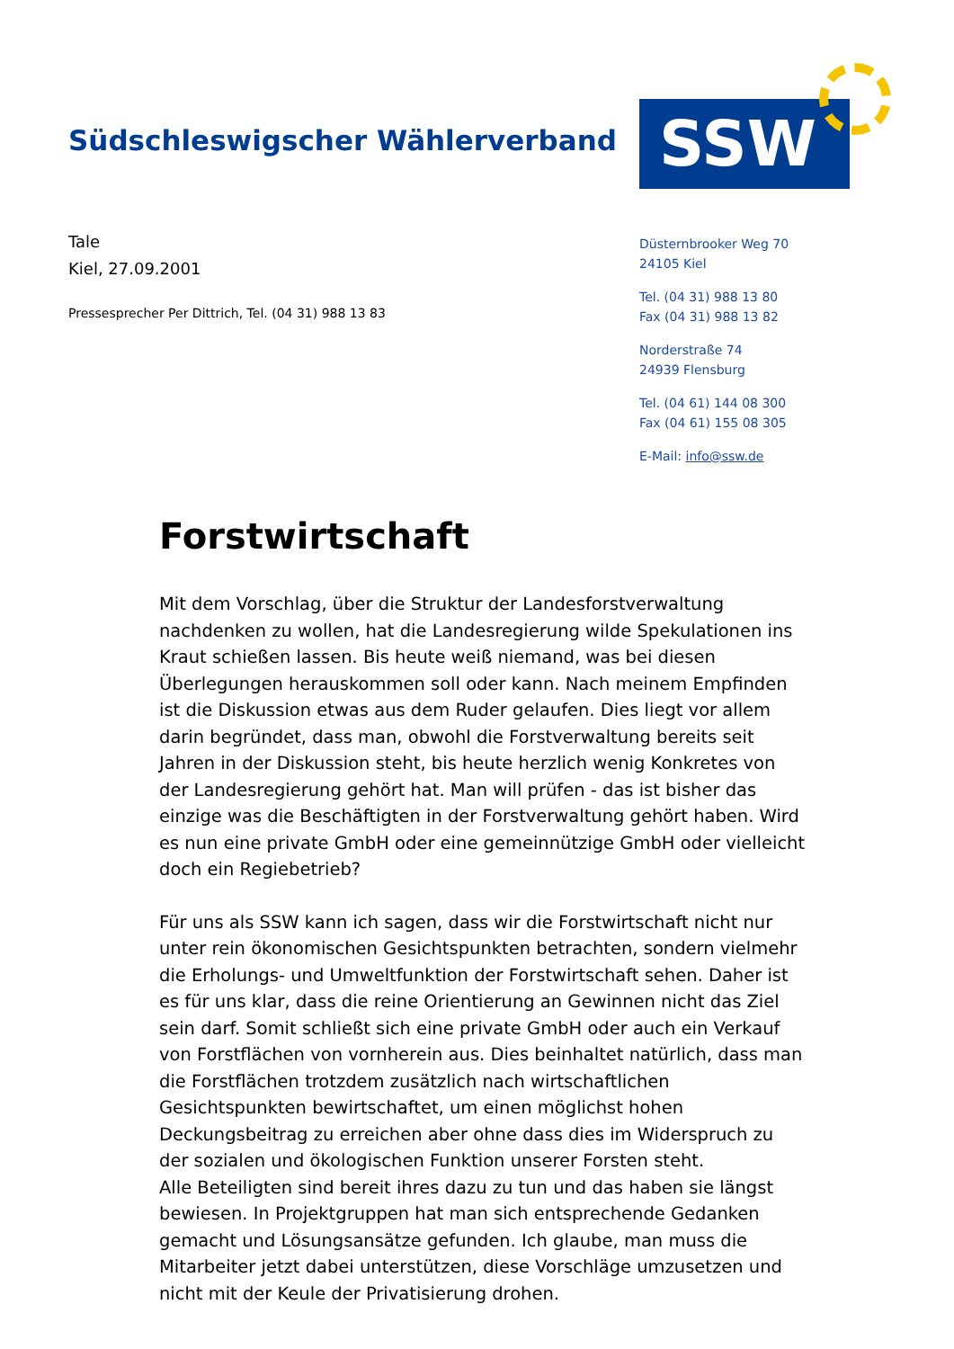Südschleswigscher Wählerverband
Tale
Kiel, 27.09.2001
Pressesprecher Per Dittrich, Tel. (04 31) 988 13 83
SSW
Düsternbrooker Weg 70
24105 Kiel
Tel. (04 31) 988 13 80
Fax (04 31) 988 13 82
Norderstraße 74
24939 Flensburg
Tel. (04 61) 144 08 300
Fax (04 61) 155 08 305
E-Mail: info@ssw.de
Forstwirtschaft
Mit dem Vorschlag, über die Struktur der Landesforstverwaltung nachdenken zu wollen, hat die Landesregierung wilde Spekulationen ins Kraut schießen lassen. Bis heute weiß niemand, was bei diesen Überlegungen herauskommen soll oder kann. Nach meinem Empfinden ist die Diskussion etwas aus dem Ruder gelaufen. Dies liegt vor allem darin begründet, dass man, obwohl die Forstverwaltung bereits seit Jahren in der Diskussion steht, bis heute herzlich wenig Konkretes von der Landesregierung gehört hat. Man will prüfen - das ist bisher das einzige was die Beschäftigten in der Forstverwaltung gehört haben. Wird es nun eine private GmbH oder eine gemeinnützige GmbH oder vielleicht doch ein Regiebetrieb?
Für uns als SSW kann ich sagen, dass wir die Forstwirtschaft nicht nur unter rein ökonomischen Gesichtspunkten betrachten, sondern vielmehr die Erholungs- und Umweltfunktion der Forstwirtschaft sehen. Daher ist es für uns klar, dass die reine Orientierung an Gewinnen nicht das Ziel sein darf. Somit schließt sich eine private GmbH oder auch ein Verkauf von Forstflächen von vornherein aus. Dies beinhaltet natürlich, dass man die Forstflächen trotzdem zusätzlich nach wirtschaftlichen Gesichtspunkten bewirtschaftet, um einen möglichst hohen Deckungsbeitrag zu erreichen aber ohne dass dies im Widerspruch zu der sozialen und ökologischen Funktion unserer Forsten steht.
Alle Beteiligten sind bereit ihres dazu zu tun und das haben sie längst bewiesen. In Projektgruppen hat man sich entsprechende Gedanken gemacht und Lösungsansätze gefunden. Ich glaube, man muss die Mitarbeiter jetzt dabei unterstützen, diese Vorschläge umzusetzen und nicht mit der Keule der Privatisierung drohen.